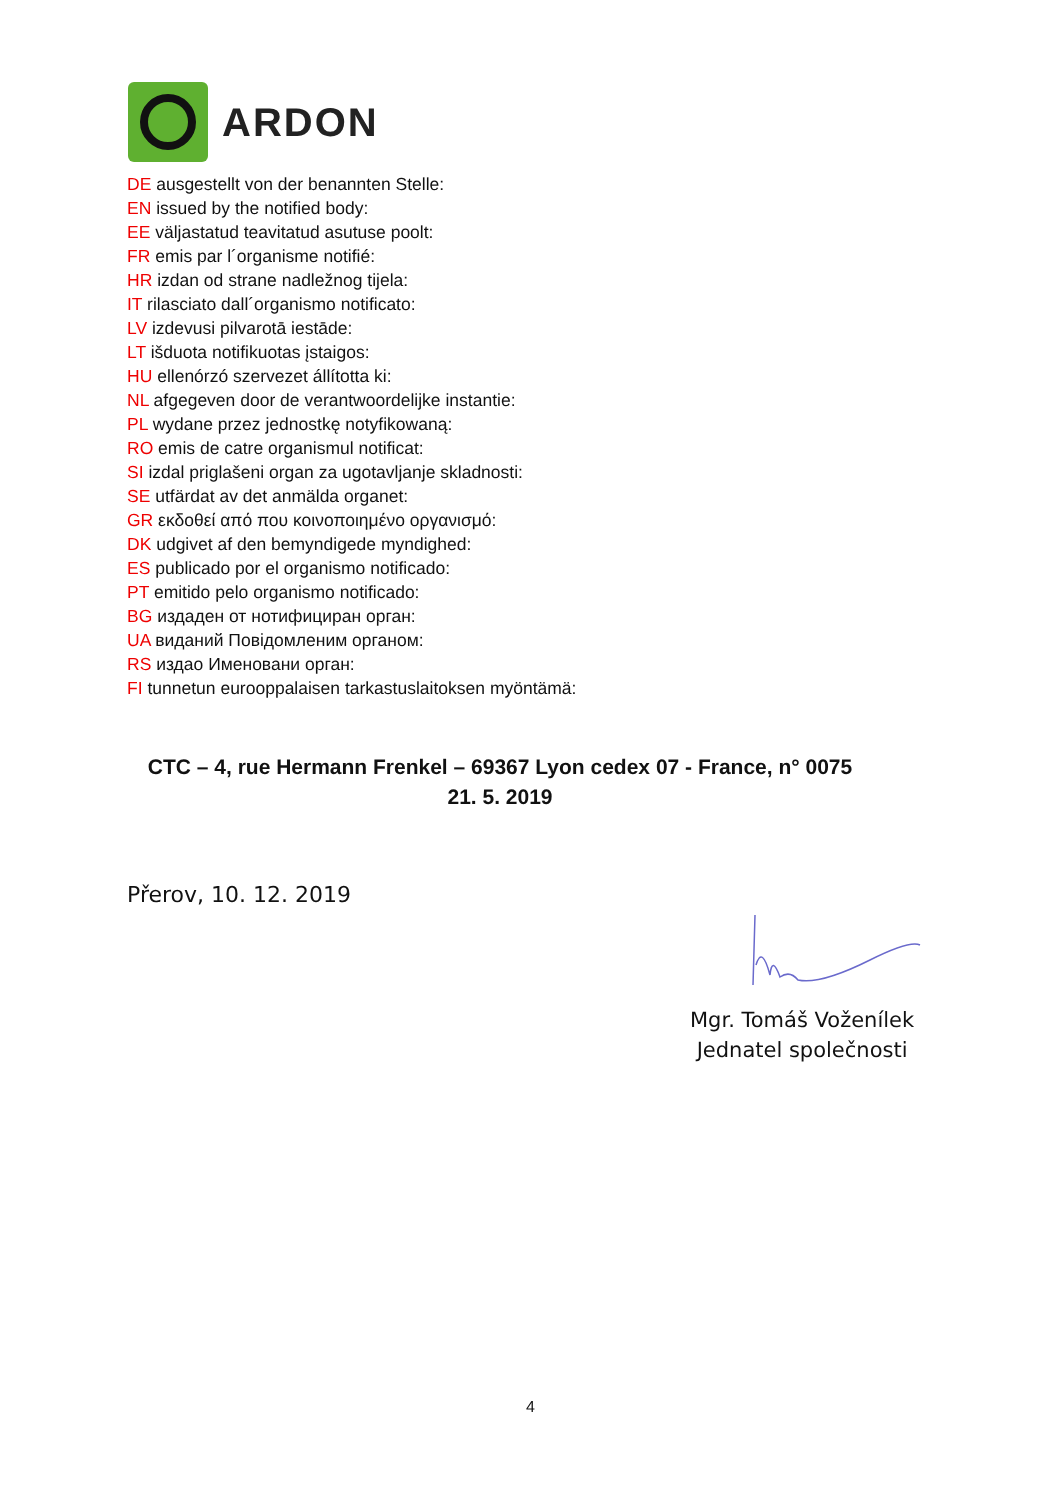ARDON
DE ausgestellt von der benannten Stelle:
EN issued by the notified body:
EE väljastatud teavitatud asutuse poolt:
FR emis par l´organisme notifié:
HR izdan od strane nadležnog tijela:
IT rilasciato dall´organismo notificato:
LV izdevusi pilvarotā iestāde:
LT išduota notifikuotas įstaigos:
HU ellenórzó szervezet állította ki:
NL afgegeven door de verantwoordelijke instantie:
PL wydane przez jednostkę notyfikowaną:
RO emis de catre organismul notificat:
SI izdal priglašeni organ za ugotavljanje skladnosti:
SE utfärdat av det anmälda organet:
GR εκδοθεί από που κοινοποιημένο οργανισμό:
DK udgivet af den bemyndigede myndighed:
ES publicado por el organismo notificado:
PT emitido pelo organismo notificado:
BG издаден от нотифициран орган:
UA виданий Повідомленим органом:
RS издао Именовани орган:
FI tunnetun eurooppalaisen tarkastuslaitoksen myöntämä:
CTC – 4, rue Hermann Frenkel – 69367 Lyon cedex 07 - France, n° 0075
21. 5. 2019
Přerov, 10. 12. 2019
Mgr. Tomáš Voženílek
Jednatel společnosti
4